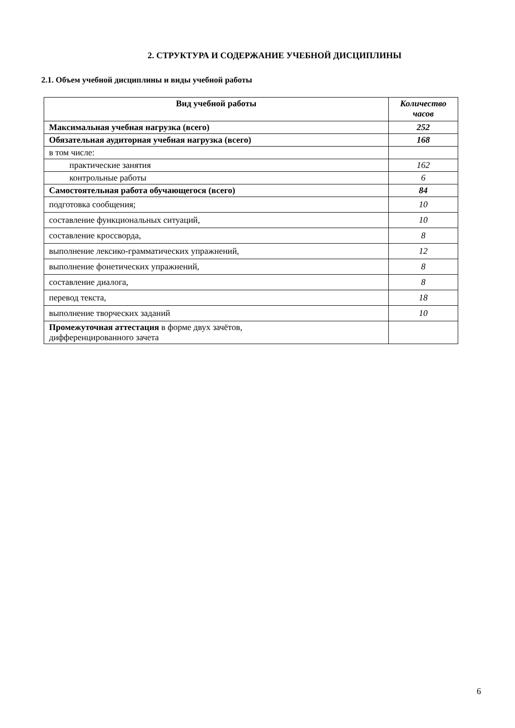2. СТРУКТУРА И СОДЕРЖАНИЕ УЧЕБНОЙ ДИСЦИПЛИНЫ
2.1. Объем учебной дисциплины и виды учебной работы
| Вид учебной работы | Количество часов |
| --- | --- |
| Максимальная учебная нагрузка (всего) | 252 |
| Обязательная аудиторная учебная нагрузка (всего) | 168 |
| в том числе: | |
| практические занятия | 162 |
| контрольные работы | 6 |
| Самостоятельная работа обучающегося (всего) | 84 |
| подготовка сообщения; | 10 |
| составление функциональных ситуаций, | 10 |
| составление кроссворда, | 8 |
| выполнение лексико-грамматических упражнений, | 12 |
| выполнение фонетических упражнений, | 8 |
| составление диалога, | 8 |
| перевод текста, | 18 |
| выполнение творческих заданий | 10 |
| Промежуточная аттестация в форме двух зачётов, дифференцированного зачета | |
6